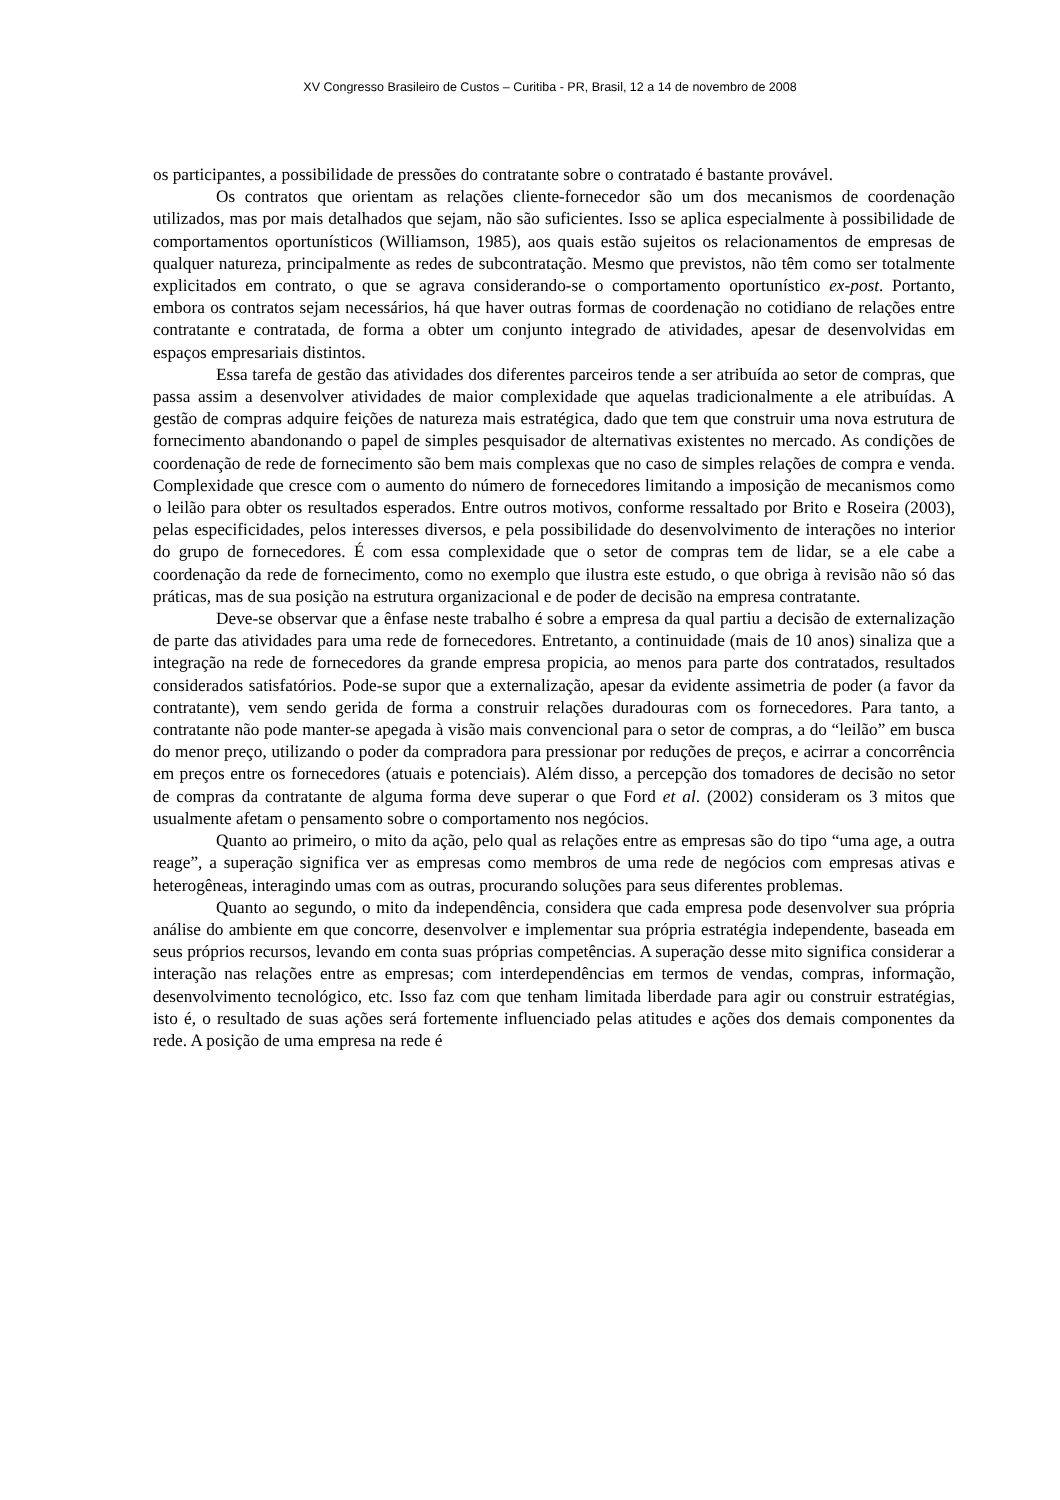XV Congresso Brasileiro de Custos – Curitiba - PR, Brasil, 12 a 14 de novembro de 2008
os participantes, a possibilidade de pressões do contratante sobre o contratado é bastante provável.
Os contratos que orientam as relações cliente-fornecedor são um dos mecanismos de coordenação utilizados, mas por mais detalhados que sejam, não são suficientes. Isso se aplica especialmente à possibilidade de comportamentos oportunísticos (Williamson, 1985), aos quais estão sujeitos os relacionamentos de empresas de qualquer natureza, principalmente as redes de subcontratação. Mesmo que previstos, não têm como ser totalmente explicitados em contrato, o que se agrava considerando-se o comportamento oportunístico ex-post. Portanto, embora os contratos sejam necessários, há que haver outras formas de coordenação no cotidiano de relações entre contratante e contratada, de forma a obter um conjunto integrado de atividades, apesar de desenvolvidas em espaços empresariais distintos.
Essa tarefa de gestão das atividades dos diferentes parceiros tende a ser atribuída ao setor de compras, que passa assim a desenvolver atividades de maior complexidade que aquelas tradicionalmente a ele atribuídas. A gestão de compras adquire feições de natureza mais estratégica, dado que tem que construir uma nova estrutura de fornecimento abandonando o papel de simples pesquisador de alternativas existentes no mercado. As condições de coordenação de rede de fornecimento são bem mais complexas que no caso de simples relações de compra e venda. Complexidade que cresce com o aumento do número de fornecedores limitando a imposição de mecanismos como o leilão para obter os resultados esperados. Entre outros motivos, conforme ressaltado por Brito e Roseira (2003), pelas especificidades, pelos interesses diversos, e pela possibilidade do desenvolvimento de interações no interior do grupo de fornecedores. É com essa complexidade que o setor de compras tem de lidar, se a ele cabe a coordenação da rede de fornecimento, como no exemplo que ilustra este estudo, o que obriga à revisão não só das práticas, mas de sua posição na estrutura organizacional e de poder de decisão na empresa contratante.
Deve-se observar que a ênfase neste trabalho é sobre a empresa da qual partiu a decisão de externalização de parte das atividades para uma rede de fornecedores. Entretanto, a continuidade (mais de 10 anos) sinaliza que a integração na rede de fornecedores da grande empresa propicia, ao menos para parte dos contratados, resultados considerados satisfatórios. Pode-se supor que a externalização, apesar da evidente assimetria de poder (a favor da contratante), vem sendo gerida de forma a construir relações duradouras com os fornecedores. Para tanto, a contratante não pode manter-se apegada à visão mais convencional para o setor de compras, a do “leilão” em busca do menor preço, utilizando o poder da compradora para pressionar por reduções de preços, e acirrar a concorrência em preços entre os fornecedores (atuais e potenciais). Além disso, a percepção dos tomadores de decisão no setor de compras da contratante de alguma forma deve superar o que Ford et al. (2002) consideram os 3 mitos que usualmente afetam o pensamento sobre o comportamento nos negócios.
Quanto ao primeiro, o mito da ação, pelo qual as relações entre as empresas são do tipo “uma age, a outra reage”, a superação significa ver as empresas como membros de uma rede de negócios com empresas ativas e heterogêneas, interagindo umas com as outras, procurando soluções para seus diferentes problemas.
Quanto ao segundo, o mito da independência, considera que cada empresa pode desenvolver sua própria análise do ambiente em que concorre, desenvolver e implementar sua própria estratégia independente, baseada em seus próprios recursos, levando em conta suas próprias competências. A superação desse mito significa considerar a interação nas relações entre as empresas; com interdependências em termos de vendas, compras, informação, desenvolvimento tecnológico, etc. Isso faz com que tenham limitada liberdade para agir ou construir estratégias, isto é, o resultado de suas ações será fortemente influenciado pelas atitudes e ações dos demais componentes da rede. A posição de uma empresa na rede é